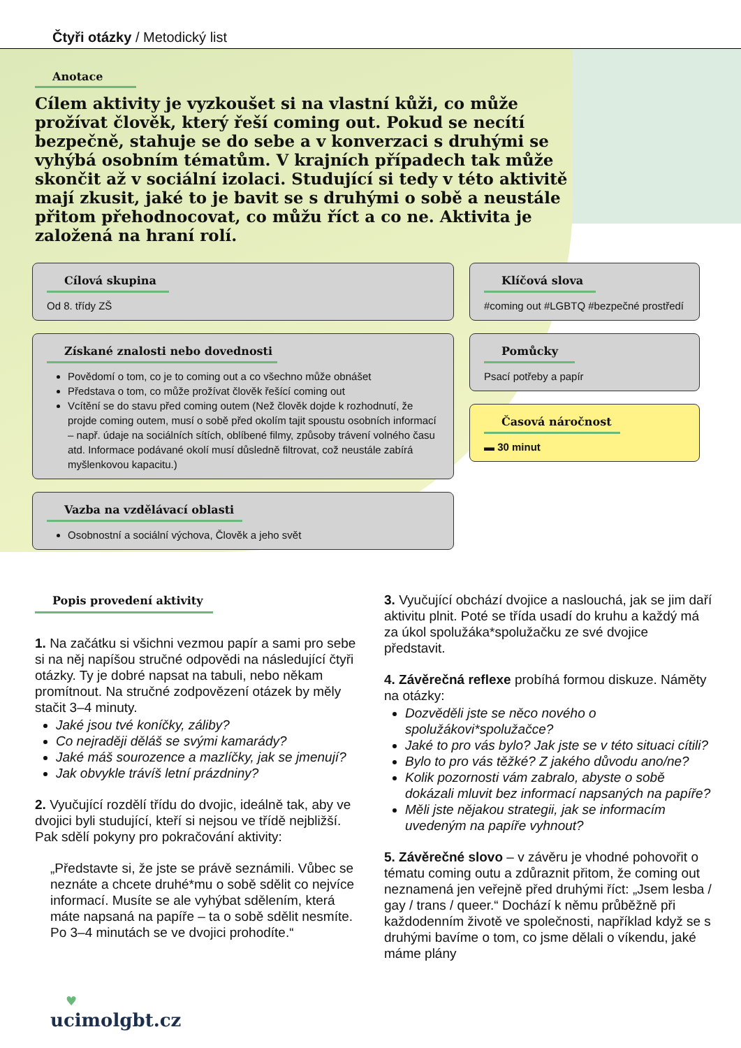Čtyři otázky / Metodický list
Anotace
Cílem aktivity je vyzkoušet si na vlastní kůži, co může prožívat člověk, který řeší coming out. Pokud se necítí bezpečně, stahuje se do sebe a v konverzaci s druhými se vyhýbá osobním tématům. V krajních případech tak může skončit až v sociální izolaci. Studující si tedy v této aktivitě mají zkusit, jaké to je bavit se s druhými o sobě a neustále přitom přehodnocovat, co můžu říct a co ne. Aktivita je založená na hraní rolí.
Cílová skupina
Od 8. třídy ZŠ
Získané znalosti nebo dovednosti
Povědomí o tom, co je to coming out a co všechno může obnášet
Představa o tom, co může prožívat člověk řešící coming out
Vcítění se do stavu před coming outem (Než člověk dojde k rozhodnutí, že projde coming outem, musí o sobě před okolím tajit spoustu osobních informací – např. údaje na sociálních sítích, oblíbené filmy, způsoby trávení volného času atd. Informace podávané okolí musí důsledně filtrovat, což neustále zabírá myšlenkovou kapacitu.)
Vazba na vzdělávací oblasti
Osobnostní a sociální výchova, Člověk a jeho svět
Klíčová slova
#coming out #LGBTQ #bezpečné prostředí
Pomůcky
Psací potřeby a papír
Časová náročnost
▬ 30 minut
Popis provedení aktivity
1. Na začátku si všichni vezmou papír a sami pro sebe si na něj napíšou stručné odpovědi na následující čtyři otázky. Ty je dobré napsat na tabuli, nebo někam promítnout. Na stručné zodpovězení otázek by měly stačit 3–4 minuty.
Jaké jsou tvé koníčky, záliby?
Co nejraději děláš se svými kamarády?
Jaké máš sourozence a mazlíčky, jak se jmenují?
Jak obvykle trávíš letní prázdniny?
2. Vyučující rozdělí třídu do dvojic, ideálně tak, aby ve dvojici byli studující, kteří si nejsou ve třídě nejbližší. Pak sdělí pokyny pro pokračování aktivity:
„Představte si, že jste se právě seznámili. Vůbec se neznáte a chcete druhé*mu o sobě sdělit co nejvíce informací. Musíte se ale vyhýbat sdělením, která máte napsaná na papíře – ta o sobě sdělit nesmíte. Po 3–4 minutách se ve dvojici prohodíte.“
3. Vyučující obchází dvojice a naslouchá, jak se jim daří aktivitu plnit. Poté se třída usadí do kruhu a každý má za úkol spolužáka*spolužačku ze své dvojice představit.
4. Závěrečná reflexe probíhá formou diskuze. Náměty na otázky:
Dozvěděli jste se něco nového o spolužákovi*spolužačce?
Jaké to pro vás bylo? Jak jste se v této situaci cítili?
Bylo to pro vás těžké? Z jakého důvodu ano/ne?
Kolik pozornosti vám zabralo, abyste o sobě dokázali mluvit bez informací napsaných na papíře?
Měli jste nějakou strategii, jak se informacím uvedeným na papíře vyhnout?
5. Závěrečné slovo – v závěru je vhodné pohovořit o tématu coming outu a zdůraznit přitom, že coming out neznamená jen veřejně před druhými říct: „Jsem lesba / gay / trans / queer.“ Dochází k němu průběžně při každodenním životě ve společnosti, například když se s druhými bavíme o tom, co jsme dělali o víkendu, jaké máme plány
♥
ucimolgbt.cz